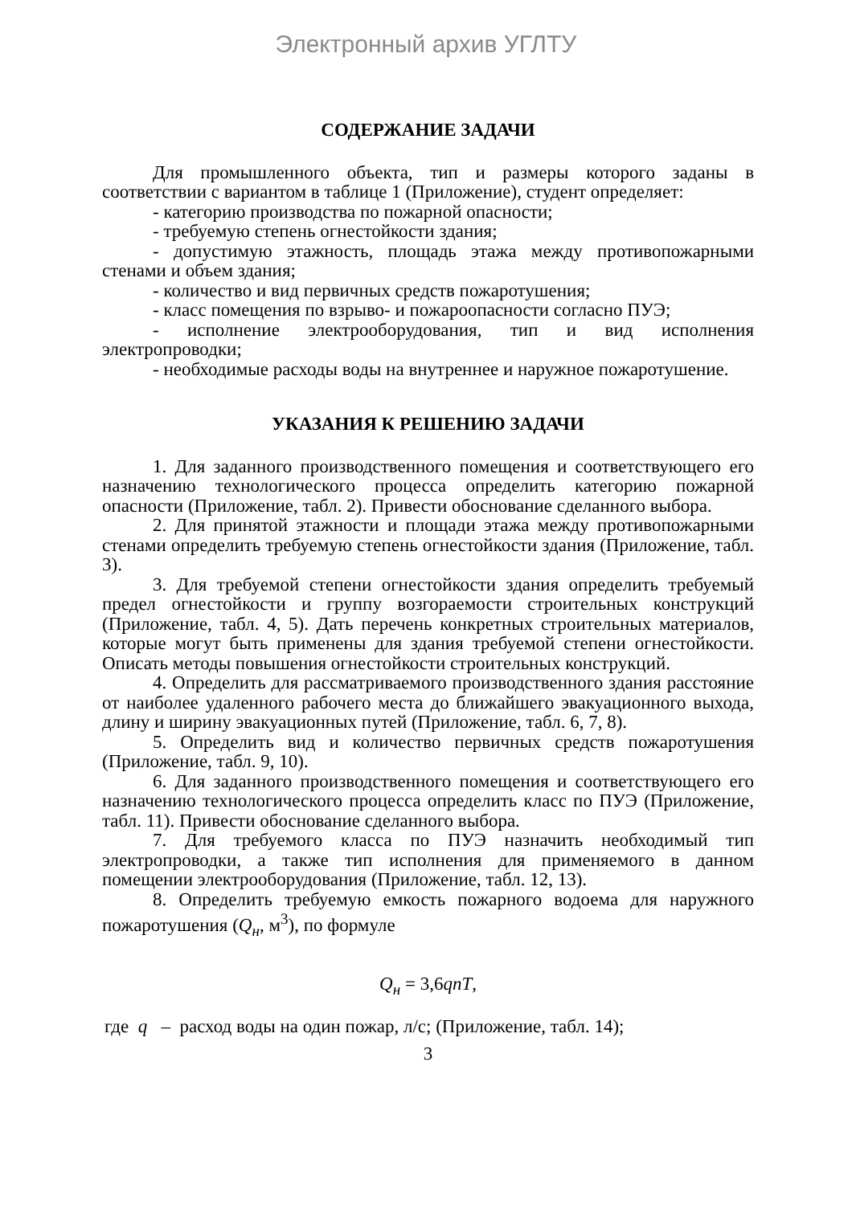Электронный архив УГЛТУ
СОДЕРЖАНИЕ ЗАДАЧИ
Для промышленного объекта, тип и размеры которого заданы в соответствии с вариантом в таблице 1 (Приложение), студент определяет:
- категорию производства по пожарной опасности;
- требуемую степень огнестойкости здания;
- допустимую этажность, площадь этажа между противопожарными стенами и объем здания;
- количество и вид первичных средств пожаротушения;
- класс помещения по взрыво- и пожароопасности согласно ПУЭ;
- исполнение электрооборудования, тип и вид исполнения электропроводки;
- необходимые расходы воды на внутреннее и наружное пожаротушение.
УКАЗАНИЯ К РЕШЕНИЮ ЗАДАЧИ
1. Для заданного производственного помещения и соответствующего его назначению технологического процесса определить категорию пожарной опасности (Приложение, табл. 2). Привести обоснование сделанного выбора.
2. Для принятой этажности и площади этажа между противопожарными стенами определить требуемую степень огнестойкости здания (Приложение, табл. 3).
3. Для требуемой степени огнестойкости здания определить требуемый предел огнестойкости и группу возгораемости строительных конструкций (Приложение, табл. 4, 5). Дать перечень конкретных строительных материалов, которые могут быть применены для здания требуемой степени огнестойкости. Описать методы повышения огнестойкости строительных конструкций.
4. Определить для рассматриваемого производственного здания расстояние от наиболее удаленного рабочего места до ближайшего эвакуационного выхода, длину и ширину эвакуационных путей (Приложение, табл. 6, 7, 8).
5. Определить вид и количество первичных средств пожаротушения (Приложение, табл. 9, 10).
6. Для заданного производственного помещения и соответствующего его назначению технологического процесса определить класс по ПУЭ (Приложение, табл. 11). Привести обоснование сделанного выбора.
7. Для требуемого класса по ПУЭ назначить необходимый тип электропроводки, а также тип исполнения для применяемого в данном помещении электрооборудования (Приложение, табл. 12, 13).
8. Определить требуемую емкость пожарного водоема для наружного пожаротушения (Q<sub>н</sub>, м<sup>3</sup>), по формуле
Q<sub>н</sub> = 3,6qnT,
где q – расход воды на один пожар, л/с; (Приложение, табл. 14);
3